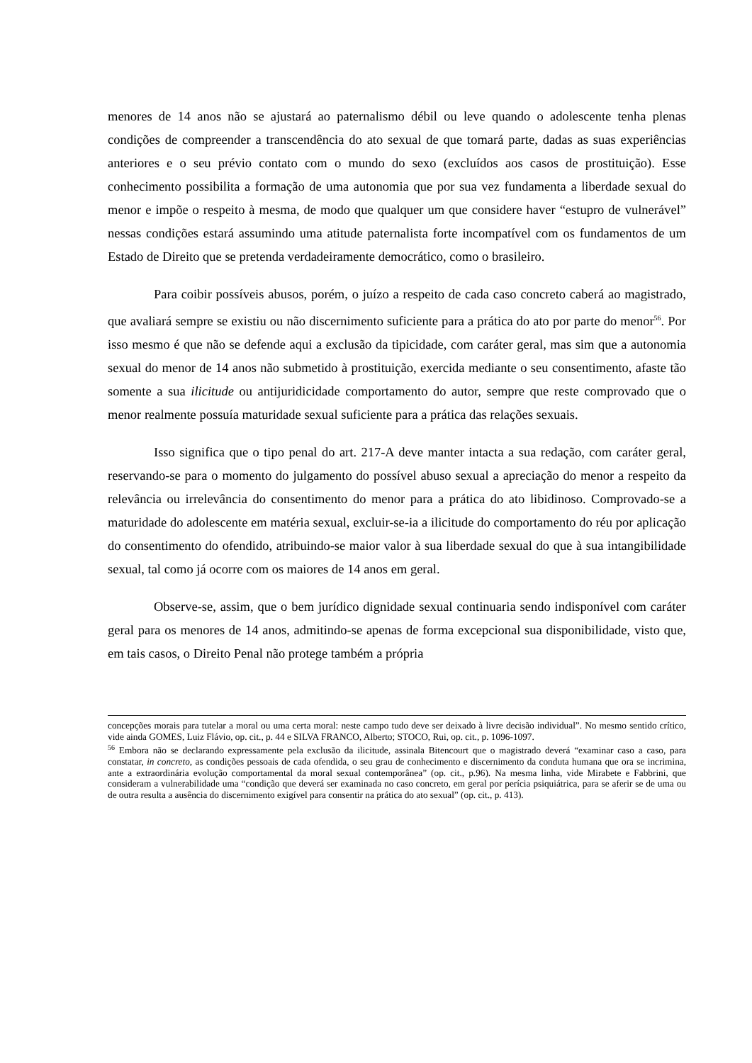menores de 14 anos não se ajustará ao paternalismo débil ou leve quando o adolescente tenha plenas condições de compreender a transcendência do ato sexual de que tomará parte, dadas as suas experiências anteriores e o seu prévio contato com o mundo do sexo (excluídos aos casos de prostituição). Esse conhecimento possibilita a formação de uma autonomia que por sua vez fundamenta a liberdade sexual do menor e impõe o respeito à mesma, de modo que qualquer um que considere haver “estupro de vulnerável” nessas condições estará assumindo uma atitude paternalista forte incompatível com os fundamentos de um Estado de Direito que se pretenda verdadeiramente democrático, como o brasileiro.
Para coibir possíveis abusos, porém, o juízo a respeito de cada caso concreto caberá ao magistrado, que avaliará sempre se existiu ou não discernimento suficiente para a prática do ato por parte do menor<sup>56</sup>. Por isso mesmo é que não se defende aqui a exclusão da tipicidade, com caráter geral, mas sim que a autonomia sexual do menor de 14 anos não submetido à prostituição, exercida mediante o seu consentimento, afaste tão somente a sua ilicitude ou antijuridicidade comportamento do autor, sempre que reste comprovado que o menor realmente possuía maturidade sexual suficiente para a prática das relações sexuais.
Isso significa que o tipo penal do art. 217-A deve manter intacta a sua redação, com caráter geral, reservando-se para o momento do julgamento do possível abuso sexual a apreciação do menor a respeito da relevância ou irrelevância do consentimento do menor para a prática do ato libidinoso. Comprovado-se a maturidade do adolescente em matéria sexual, excluir-se-ia a ilicitude do comportamento do réu por aplicação do consentimento do ofendido, atribuindo-se maior valor à sua liberdade sexual do que à sua intangibilidade sexual, tal como já ocorre com os maiores de 14 anos em geral.
Observe-se, assim, que o bem jurídico dignidade sexual continuaria sendo indisponível com caráter geral para os menores de 14 anos, admitindo-se apenas de forma excepcional sua disponibilidade, visto que, em tais casos, o Direito Penal não protege também a própria
concepções morais para tutelar a moral ou uma certa moral: neste campo tudo deve ser deixado à livre decisão individual”. No mesmo sentido crítico, vide ainda GOMES, Luiz Flávio, op. cit., p. 44 e SILVA FRANCO, Alberto; STOCO, Rui, op. cit., p. 1096-1097.
<sup>56</sup> Embora não se declarando expressamente pela exclusão da ilicitude, assinala Bitencourt que o magistrado deverá “examinar caso a caso, para constatar, in concreto, as condições pessoais de cada ofendida, o seu grau de conhecimento e discernimento da conduta humana que ora se incrimina, ante a extraordinária evolução comportamental da moral sexual contemporânea” (op. cit., p.96). Na mesma linha, vide Mirabete e Fabbrini, que consideram a vulnerabilidade uma “condição que deverá ser examinada no caso concreto, em geral por perícia psiquiátrica, para se aferir se de uma ou de outra resulta a ausência do discernimento exigível para consentir na prática do ato sexual” (op. cit., p. 413).